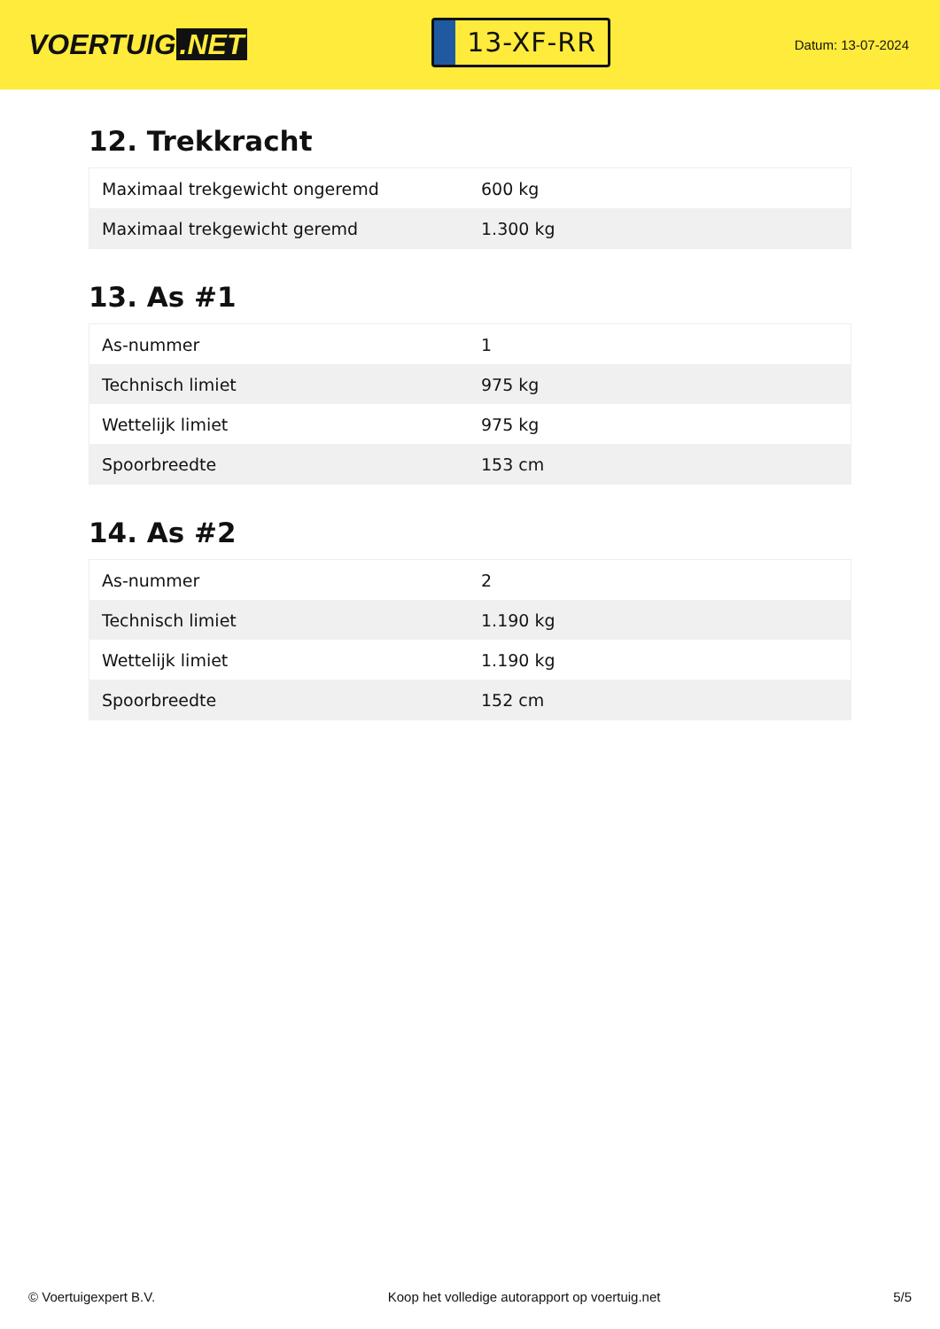VOERTUIG.NET
13-XF-RR
Datum: 13-07-2024
12. Trekkracht
| Maximaal trekgewicht ongeremd | 600 kg |
| Maximaal trekgewicht geremd | 1.300 kg |
13. As #1
| As-nummer | 1 |
| Technisch limiet | 975 kg |
| Wettelijk limiet | 975 kg |
| Spoorbreedte | 153 cm |
14. As #2
| As-nummer | 2 |
| Technisch limiet | 1.190 kg |
| Wettelijk limiet | 1.190 kg |
| Spoorbreedte | 152 cm |
© Voertuigexpert B.V. Koop het volledige autorapport op voertuig.net 5/5